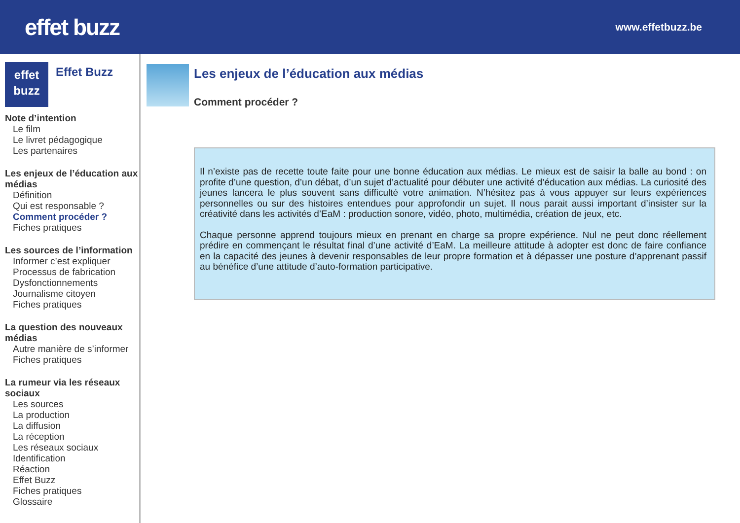effet buzz
www.effetbuzz.be
effet
buzz
Effet Buzz
Note d’intention
Le film
Le livret pédagogique
Les partenaires
Les enjeux de l’éducation aux médias
Définition
Qui est responsable ?
Comment procéder ?
Fiches pratiques
Les sources de l’information
Informer c’est expliquer
Processus de fabrication
Dysfonctionnements
Journalisme citoyen
Fiches pratiques
La question des nouveaux médias
Autre manière de s’informer
Fiches pratiques
La rumeur via les réseaux sociaux
Les sources
La production
La diffusion
La réception
Les réseaux sociaux
Identification
Réaction
Effet Buzz
Fiches pratiques
Glossaire
Les enjeux de l’éducation aux médias
Comment procéder ?
Il n’existe pas de recette toute faite pour une bonne éducation aux médias. Le mieux est de saisir la balle au bond : on profite d’une question, d’un débat, d’un sujet d’actualité pour débuter une activité d’éducation aux médias. La curiosité des jeunes lancera le plus souvent sans difficulté votre animation. N’hésitez pas à vous appuyer sur leurs expériences personnelles ou sur des histoires entendues pour approfondir un sujet. Il nous parait aussi important d’insister sur la créativité dans les activités d’EaM : production sonore, vidéo, photo, multimédia, création de jeux, etc.
Chaque personne apprend toujours mieux en prenant en charge sa propre expérience. Nul ne peut donc réellement prédire en commençant le résultat final d’une activité d’EaM. La meilleure attitude à adopter est donc de faire confiance en la capacité des jeunes à devenir responsables de leur propre formation et à dépasser une posture d’apprenant passif au bénéfice d’une attitude d’auto-formation participative.